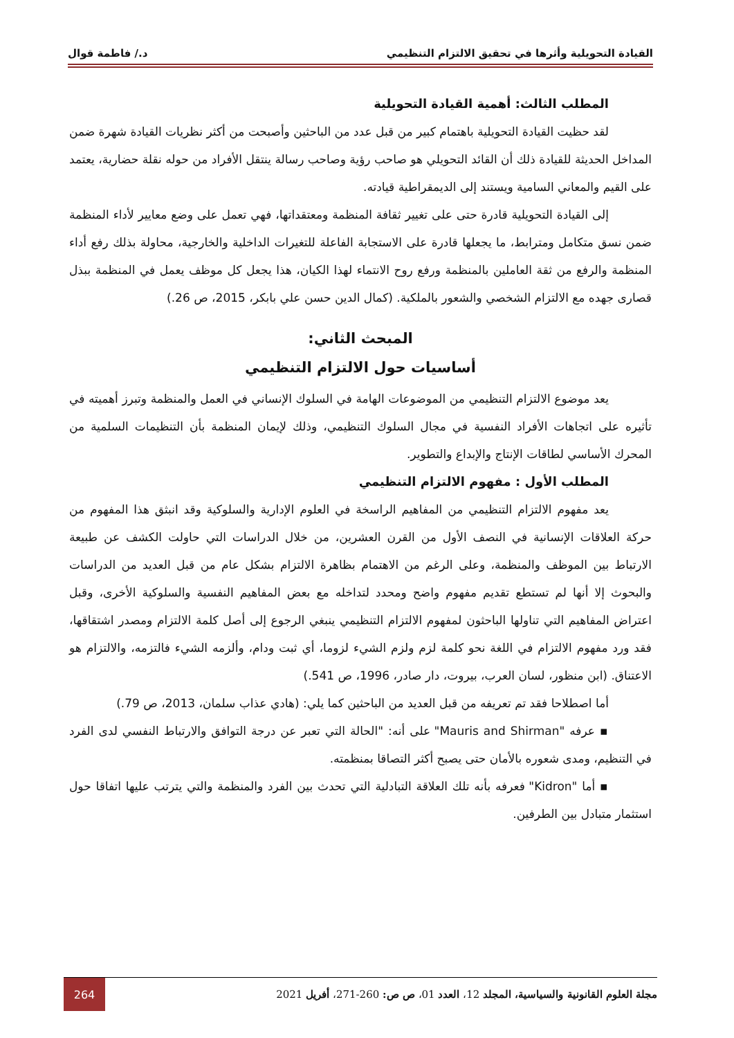القيادة التحويلية وأثرها في تحقيق الالتزام التنظيمي د./ فاطمة قوال
المطلب الثالث: أهمية القيادة التحويلية
لقد حظيت القيادة التحويلية باهتمام كبير من قبل عدد من الباحثين وأصبحت من أكثر نظريات القيادة شهرة ضمن المداخل الحديثة للقيادة ذلك أن القائد التحويلي هو صاحب رؤية وصاحب رسالة ينتقل الأفراد من حوله نقلة حضارية، يعتمد على القيم والمعاني السامية ويستند إلى الديمقراطية قيادته.
إلى القيادة التحويلية قادرة حتى على تغيير ثقافة المنظمة ومعتقداتها، فهي تعمل على وضع معايير لأداء المنظمة ضمن نسق متكامل ومترابط، ما يجعلها قادرة على الاستجابة الفاعلة للتغيرات الداخلية والخارجية، محاولة بذلك رفع أداء المنظمة والرفع من ثقة العاملين بالمنظمة ورفع روح الانتماء لهذا الكيان، هذا يجعل كل موظف يعمل في المنظمة ببذل قصارى جهده مع الالتزام الشخصي والشعور بالملكية. (كمال الدين حسن علي بابكر، 2015، ص 26.)
المبحث الثاني:
أساسيات حول الالتزام التنظيمي
يعد موضوع الالتزام التنظيمي من الموضوعات الهامة في السلوك الإنساني في العمل والمنظمة وتبرز أهميته في تأثيره على اتجاهات الأفراد النفسية في مجال السلوك التنظيمي، وذلك لإيمان المنظمة بأن التنظيمات السلمية من المحرك الأساسي لطاقات الإنتاج والإبداع والتطوير.
المطلب الأول : مفهوم الالتزام التنظيمي
يعد مفهوم الالتزام التنظيمي من المفاهيم الراسخة في العلوم الإدارية والسلوكية وقد انبثق هذا المفهوم من حركة العلاقات الإنسانية في النصف الأول من القرن العشرين، من خلال الدراسات التي حاولت الكشف عن طبيعة الارتباط بين الموظف والمنظمة، وعلى الرغم من الاهتمام بظاهرة الالتزام بشكل عام من قبل العديد من الدراسات والبحوث إلا أنها لم تستطع تقديم مفهوم واضح ومحدد لتداخله مع بعض المفاهيم النفسية والسلوكية الأخرى، وقبل اعتراض المفاهيم التي تناولها الباحثون لمفهوم الالتزام التنظيمي ينبغي الرجوع إلى أصل كلمة الالتزام ومصدر اشتقاقها، فقد ورد مفهوم الالتزام في اللغة نحو كلمة لزم ولزم الشيء لزوما، أي ثبت ودام، وألزمه الشيء فالتزمه، والالتزام هو الاعتناق. (ابن منظور، لسان العرب، بيروت، دار صادر، 1996، ص 541.)
أما اصطلاحا فقد تم تعريفه من قبل العديد من الباحثين كما يلي: (هادي عذاب سلمان، 2013، ص 79.)
▪ عرفه "Mauris and Shirman" على أنه: "الحالة التي تعبر عن درجة التوافق والارتباط النفسي لدى الفرد في التنظيم، ومدى شعوره بالأمان حتى يصبح أكثر التصاقا بمنظمته.
▪ أما "Kidron" فعرفه بأنه تلك العلاقة التبادلية التي تحدث بين الفرد والمنظمة والتي يترتب عليها اتفاقا حول استثمار متبادل بين الطرفين.
مجلة العلوم القانونية والسياسية، المجلد 12، العدد 01، ص ص: 260-271، أفريل 2021 264